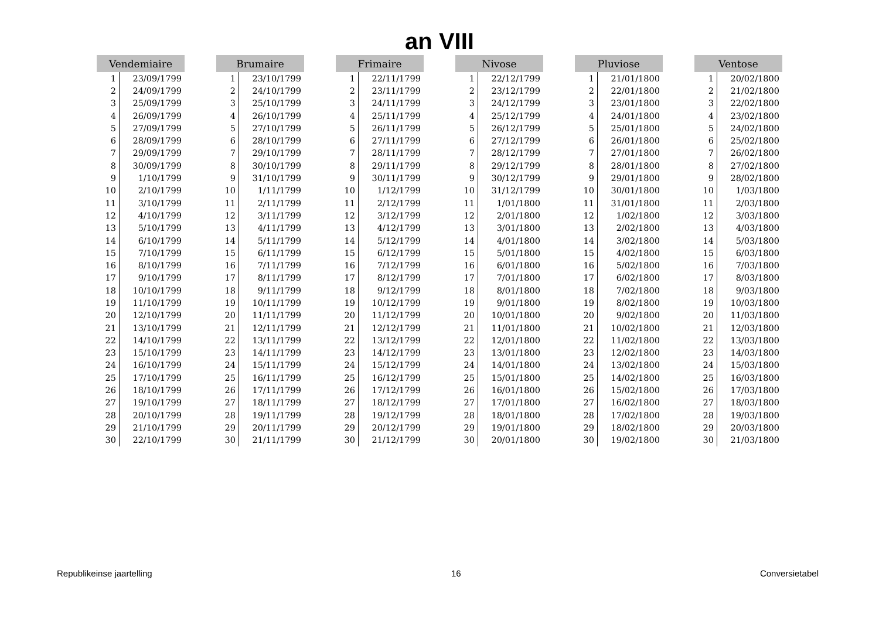an VIII
| Vendemiaire | |
| --- | --- |
| 1 | 23/09/1799 |
| 2 | 24/09/1799 |
| 3 | 25/09/1799 |
| 4 | 26/09/1799 |
| 5 | 27/09/1799 |
| 6 | 28/09/1799 |
| 7 | 29/09/1799 |
| 8 | 30/09/1799 |
| 9 | 1/10/1799 |
| 10 | 2/10/1799 |
| 11 | 3/10/1799 |
| 12 | 4/10/1799 |
| 13 | 5/10/1799 |
| 14 | 6/10/1799 |
| 15 | 7/10/1799 |
| 16 | 8/10/1799 |
| 17 | 9/10/1799 |
| 18 | 10/10/1799 |
| 19 | 11/10/1799 |
| 20 | 12/10/1799 |
| 21 | 13/10/1799 |
| 22 | 14/10/1799 |
| 23 | 15/10/1799 |
| 24 | 16/10/1799 |
| 25 | 17/10/1799 |
| 26 | 18/10/1799 |
| 27 | 19/10/1799 |
| 28 | 20/10/1799 |
| 29 | 21/10/1799 |
| 30 | 22/10/1799 |
| Brumaire | |
| --- | --- |
| 1 | 23/10/1799 |
| 2 | 24/10/1799 |
| 3 | 25/10/1799 |
| 4 | 26/10/1799 |
| 5 | 27/10/1799 |
| 6 | 28/10/1799 |
| 7 | 29/10/1799 |
| 8 | 30/10/1799 |
| 9 | 31/10/1799 |
| 10 | 1/11/1799 |
| 11 | 2/11/1799 |
| 12 | 3/11/1799 |
| 13 | 4/11/1799 |
| 14 | 5/11/1799 |
| 15 | 6/11/1799 |
| 16 | 7/11/1799 |
| 17 | 8/11/1799 |
| 18 | 9/11/1799 |
| 19 | 10/11/1799 |
| 20 | 11/11/1799 |
| 21 | 12/11/1799 |
| 22 | 13/11/1799 |
| 23 | 14/11/1799 |
| 24 | 15/11/1799 |
| 25 | 16/11/1799 |
| 26 | 17/11/1799 |
| 27 | 18/11/1799 |
| 28 | 19/11/1799 |
| 29 | 20/11/1799 |
| 30 | 21/11/1799 |
| Frimaire | |
| --- | --- |
| 1 | 22/11/1799 |
| 2 | 23/11/1799 |
| 3 | 24/11/1799 |
| 4 | 25/11/1799 |
| 5 | 26/11/1799 |
| 6 | 27/11/1799 |
| 7 | 28/11/1799 |
| 8 | 29/11/1799 |
| 9 | 30/11/1799 |
| 10 | 1/12/1799 |
| 11 | 2/12/1799 |
| 12 | 3/12/1799 |
| 13 | 4/12/1799 |
| 14 | 5/12/1799 |
| 15 | 6/12/1799 |
| 16 | 7/12/1799 |
| 17 | 8/12/1799 |
| 18 | 9/12/1799 |
| 19 | 10/12/1799 |
| 20 | 11/12/1799 |
| 21 | 12/12/1799 |
| 22 | 13/12/1799 |
| 23 | 14/12/1799 |
| 24 | 15/12/1799 |
| 25 | 16/12/1799 |
| 26 | 17/12/1799 |
| 27 | 18/12/1799 |
| 28 | 19/12/1799 |
| 29 | 20/12/1799 |
| 30 | 21/12/1799 |
| Nivose | |
| --- | --- |
| 1 | 22/12/1799 |
| 2 | 23/12/1799 |
| 3 | 24/12/1799 |
| 4 | 25/12/1799 |
| 5 | 26/12/1799 |
| 6 | 27/12/1799 |
| 7 | 28/12/1799 |
| 8 | 29/12/1799 |
| 9 | 30/12/1799 |
| 10 | 31/12/1799 |
| 11 | 1/01/1800 |
| 12 | 2/01/1800 |
| 13 | 3/01/1800 |
| 14 | 4/01/1800 |
| 15 | 5/01/1800 |
| 16 | 6/01/1800 |
| 17 | 7/01/1800 |
| 18 | 8/01/1800 |
| 19 | 9/01/1800 |
| 20 | 10/01/1800 |
| 21 | 11/01/1800 |
| 22 | 12/01/1800 |
| 23 | 13/01/1800 |
| 24 | 14/01/1800 |
| 25 | 15/01/1800 |
| 26 | 16/01/1800 |
| 27 | 17/01/1800 |
| 28 | 18/01/1800 |
| 29 | 19/01/1800 |
| 30 | 20/01/1800 |
| Pluviose | |
| --- | --- |
| 1 | 21/01/1800 |
| 2 | 22/01/1800 |
| 3 | 23/01/1800 |
| 4 | 24/01/1800 |
| 5 | 25/01/1800 |
| 6 | 26/01/1800 |
| 7 | 27/01/1800 |
| 8 | 28/01/1800 |
| 9 | 29/01/1800 |
| 10 | 30/01/1800 |
| 11 | 31/01/1800 |
| 12 | 1/02/1800 |
| 13 | 2/02/1800 |
| 14 | 3/02/1800 |
| 15 | 4/02/1800 |
| 16 | 5/02/1800 |
| 17 | 6/02/1800 |
| 18 | 7/02/1800 |
| 19 | 8/02/1800 |
| 20 | 9/02/1800 |
| 21 | 10/02/1800 |
| 22 | 11/02/1800 |
| 23 | 12/02/1800 |
| 24 | 13/02/1800 |
| 25 | 14/02/1800 |
| 26 | 15/02/1800 |
| 27 | 16/02/1800 |
| 28 | 17/02/1800 |
| 29 | 18/02/1800 |
| 30 | 19/02/1800 |
| Ventose | |
| --- | --- |
| 1 | 20/02/1800 |
| 2 | 21/02/1800 |
| 3 | 22/02/1800 |
| 4 | 23/02/1800 |
| 5 | 24/02/1800 |
| 6 | 25/02/1800 |
| 7 | 26/02/1800 |
| 8 | 27/02/1800 |
| 9 | 28/02/1800 |
| 10 | 1/03/1800 |
| 11 | 2/03/1800 |
| 12 | 3/03/1800 |
| 13 | 4/03/1800 |
| 14 | 5/03/1800 |
| 15 | 6/03/1800 |
| 16 | 7/03/1800 |
| 17 | 8/03/1800 |
| 18 | 9/03/1800 |
| 19 | 10/03/1800 |
| 20 | 11/03/1800 |
| 21 | 12/03/1800 |
| 22 | 13/03/1800 |
| 23 | 14/03/1800 |
| 24 | 15/03/1800 |
| 25 | 16/03/1800 |
| 26 | 17/03/1800 |
| 27 | 18/03/1800 |
| 28 | 19/03/1800 |
| 29 | 20/03/1800 |
| 30 | 21/03/1800 |
Republikeinse jaartelling 16 Conversietabel